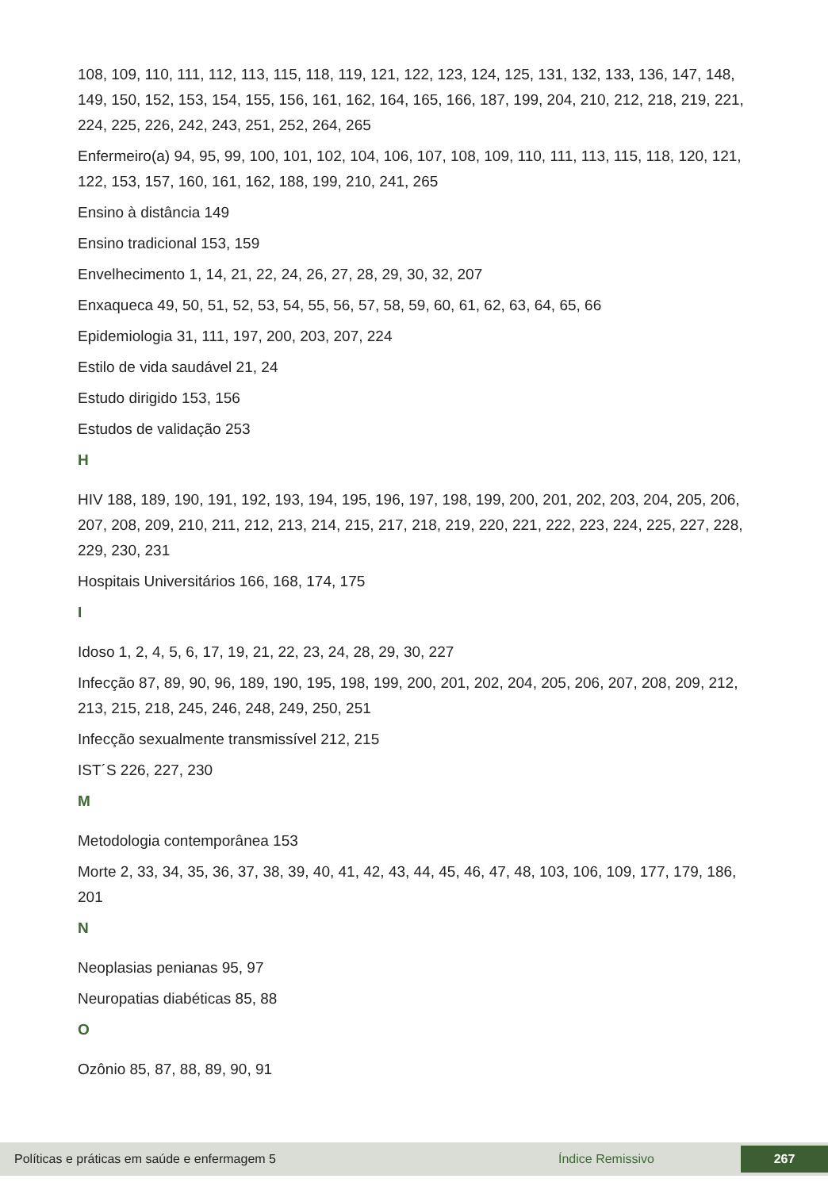108, 109, 110, 111, 112, 113, 115, 118, 119, 121, 122, 123, 124, 125, 131, 132, 133, 136, 147, 148, 149, 150, 152, 153, 154, 155, 156, 161, 162, 164, 165, 166, 187, 199, 204, 210, 212, 218, 219, 221, 224, 225, 226, 242, 243, 251, 252, 264, 265
Enfermeiro(a) 94, 95, 99, 100, 101, 102, 104, 106, 107, 108, 109, 110, 111, 113, 115, 118, 120, 121, 122, 153, 157, 160, 161, 162, 188, 199, 210, 241, 265
Ensino à distância 149
Ensino tradicional 153, 159
Envelhecimento 1, 14, 21, 22, 24, 26, 27, 28, 29, 30, 32, 207
Enxaqueca 49, 50, 51, 52, 53, 54, 55, 56, 57, 58, 59, 60, 61, 62, 63, 64, 65, 66
Epidemiologia 31, 111, 197, 200, 203, 207, 224
Estilo de vida saudável 21, 24
Estudo dirigido 153, 156
Estudos de validação 253
H
HIV 188, 189, 190, 191, 192, 193, 194, 195, 196, 197, 198, 199, 200, 201, 202, 203, 204, 205, 206, 207, 208, 209, 210, 211, 212, 213, 214, 215, 217, 218, 219, 220, 221, 222, 223, 224, 225, 227, 228, 229, 230, 231
Hospitais Universitários 166, 168, 174, 175
I
Idoso 1, 2, 4, 5, 6, 17, 19, 21, 22, 23, 24, 28, 29, 30, 227
Infecção 87, 89, 90, 96, 189, 190, 195, 198, 199, 200, 201, 202, 204, 205, 206, 207, 208, 209, 212, 213, 215, 218, 245, 246, 248, 249, 250, 251
Infecção sexualmente transmissível 212, 215
IST´S 226, 227, 230
M
Metodologia contemporânea 153
Morte 2, 33, 34, 35, 36, 37, 38, 39, 40, 41, 42, 43, 44, 45, 46, 47, 48, 103, 106, 109, 177, 179, 186, 201
N
Neoplasias penianas 95, 97
Neuropatias diabéticas 85, 88
O
Ozônio 85, 87, 88, 89, 90, 91
Políticas e práticas em saúde e enfermagem 5 Índice Remissivo 267